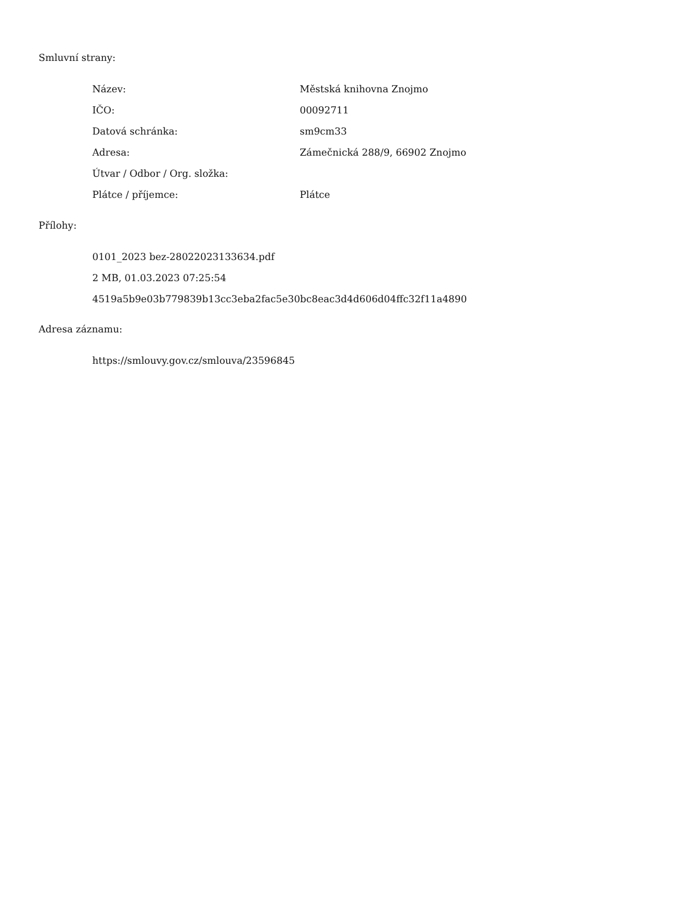Smluvní strany:
| Název: | Městská knihovna Znojmo |
| IČO: | 00092711 |
| Datová schránka: | sm9cm33 |
| Adresa: | Zámečnická 288/9, 66902 Znojmo |
| Útvar / Odbor / Org. složka: | |
| Plátce / příjemce: | Plátce |
Přílohy:
0101_2023 bez-28022023133634.pdf
2 MB, 01.03.2023 07:25:54
4519a5b9e03b779839b13cc3eba2fac5e30bc8eac3d4d606d04ffc32f11a4890
Adresa záznamu:
https://smlouvy.gov.cz/smlouva/23596845